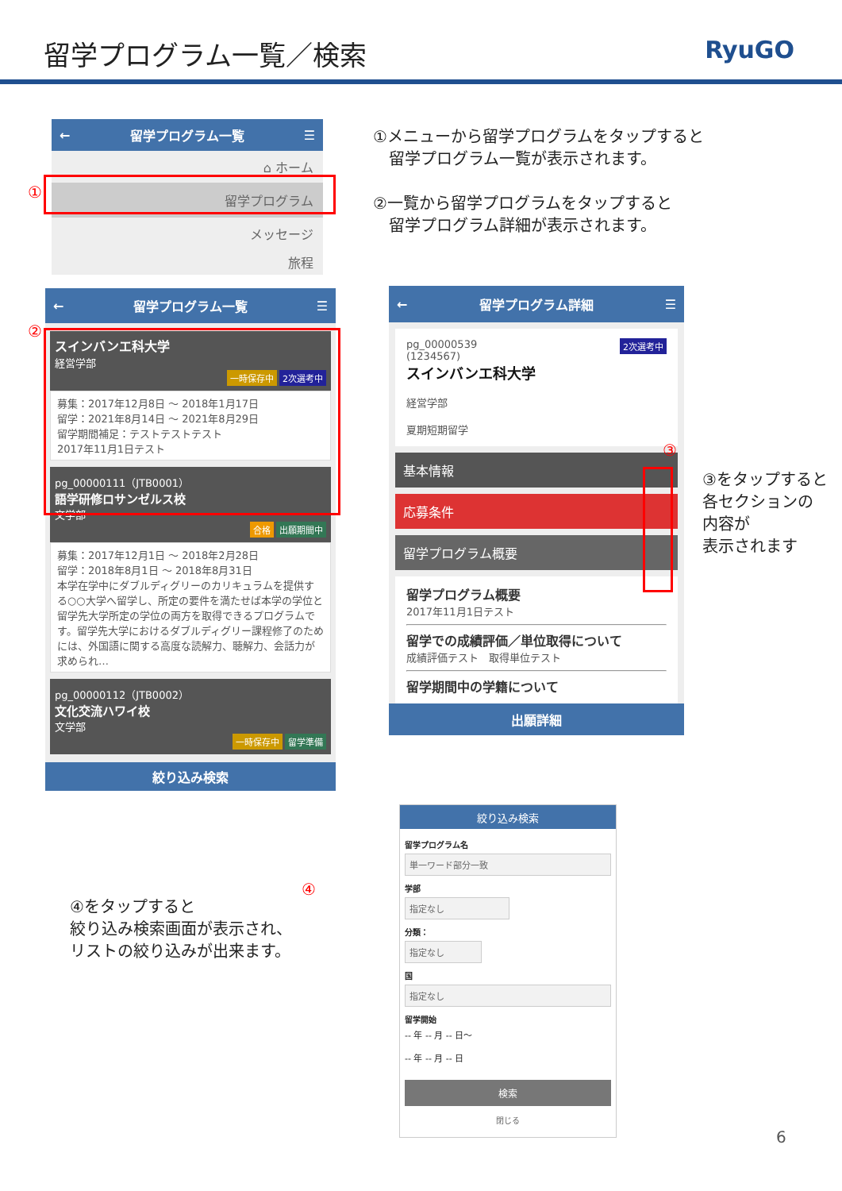留学プログラム一覧／検索
RyuGO
← 留学プログラム一覧 ☰
⌂ ホーム
留学プログラム
メッセージ
旅程
①
①メニューから留学プログラムをタップすると
　留学プログラム一覧が表示されます。
②一覧から留学プログラムをタップすると
　留学プログラム詳細が表示されます。
← 留学プログラム一覧 ☰
スインバンエ科大学
経営学部
一時保存中 2次選考中
募集：2017年12月8日 ～ 2018年1月17日
留学：2021年8月14日 ～ 2021年8月29日
留学期間補足：テストテストテスト
2017年11月1日テスト
pg_00000111（JTB0001）
語学研修ロサンゼルス校
文学部
合格 出願期間中
募集：2017年12月1日 ～ 2018年2月28日
留学：2018年8月1日 ～ 2018年8月31日
本学在学中にダブルディグリーのカリキュラムを提供する○○大学へ留学し、所定の要件を満たせば本学の学位と留学先大学所定の学位の両方を取得できるプログラムです。留学先大学におけるダブルディグリー課程修了のためには、外国語に関する高度な読解力、聴解力、会話力が求められ…
pg_00000112（JTB0002）
文化交流ハワイ校
文学部
一時保存中 留学準備
絞り込み検索
②
④
④をタップすると
絞り込み検索画面が表示され、
リストの絞り込みが出来ます。
← 留学プログラム詳細 ☰
pg_00000539 2次選考中
(1234567)
スインバンエ科大学
経営学部
夏期短期留学
基本情報
応募条件
留学プログラム概要
留学プログラム概要
2017年11月1日テスト
留学での成績評価／単位取得について
成績評価テスト　取得単位テスト
留学期間中の学籍について
出願詳細
③
③をタップすると
各セクションの
内容が
表示されます
絞り込み検索
留学プログラム名
単一ワード部分一致
学部
指定なし
分類：
指定なし
国
指定なし
留学開始
-- 年 -- 月 -- 日～
-- 年 -- 月 -- 日
検索
閉じる
6